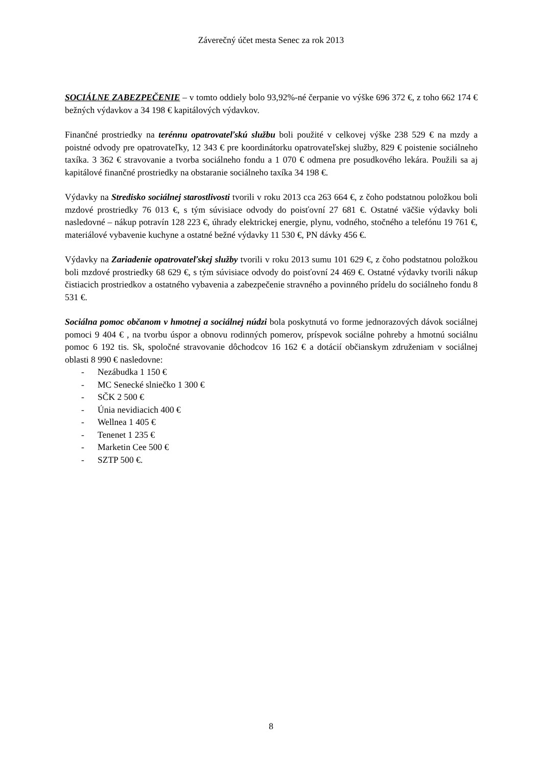Záverečný účet mesta Senec za rok 2013
SOCIÁLNE ZABEZPEČENIE – v tomto oddiely bolo 93,92%-né čerpanie vo výške 696 372 €, z toho 662 174 € bežných výdavkov a 34 198 € kapitálových výdavkov.
Finančné prostriedky na terénnu opatrovateľskú službu boli použité v celkovej výške 238 529 € na mzdy a poistné odvody pre opatrovateľky, 12 343 € pre koordinátorku opatrovateľskej služby, 829 € poistenie sociálneho taxíka. 3 362 € stravovanie a tvorba sociálneho fondu a 1 070 € odmena pre posudkového lekára. Použili sa aj kapitálové finančné prostriedky na obstaranie sociálneho taxíka 34 198 €.
Výdavky na Stredisko sociálnej starostlivosti tvorili v roku 2013 cca 263 664 €, z čoho podstatnou položkou boli mzdové prostriedky 76 013 €, s tým súvisiace odvody do poisťovní 27 681 €. Ostatné väčšie výdavky boli nasledovné – nákup potravín 128 223 €, úhrady elektrickej energie, plynu, vodného, stočného a telefónu 19 761 €, materiálové vybavenie kuchyne a ostatné bežné výdavky 11 530 €, PN dávky 456 €.
Výdavky na Zariadenie opatrovateľskej služby tvorili v roku 2013 sumu 101 629 €, z čoho podstatnou položkou boli mzdové prostriedky 68 629 €, s tým súvisiace odvody do poisťovní 24 469 €. Ostatné výdavky tvorili nákup čistiacich prostriedkov a ostatného vybavenia a zabezpečenie stravného a povinného prídelu do sociálneho fondu 8 531 €.
Sociálna pomoc občanom v hmotnej a sociálnej núdzi bola poskytnutá vo forme jednorazových dávok sociálnej pomoci 9 404 € , na tvorbu úspor a obnovu rodinných pomerov, príspevok sociálne pohreby a hmotnú sociálnu pomoc 6 192 tis. Sk, spoločné stravovanie dôchodcov 16 162 € a dotácií občianskym združeniam v sociálnej oblasti 8 990 € nasledovne:
- Nezábudka 1 150 €
- MC Senecké slniečko 1 300 €
- SČK 2 500 €
- Únia nevidiacich 400 €
- Wellnea 1 405 €
- Tenenet 1 235 €
- Marketin Cee 500 €
- SZTP 500 €.
8